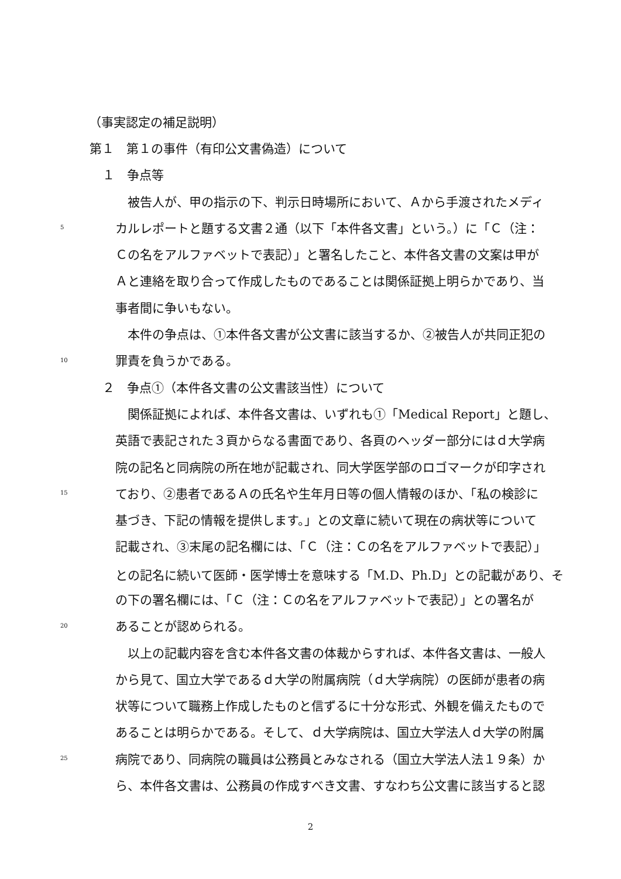（事実認定の補足説明）
第１　第１の事件（有印公文書偽造）について
１　争点等
　被告人が、甲の指示の下、判示日時場所において、Ａから手渡されたメディ
5 カルレポートと題する文書２通（以下「本件各文書」という。）に「Ｃ（注：
Ｃの名をアルファベットで表記）」と署名したこと、本件各文書の文案は甲が
Ａと連絡を取り合って作成したものであることは関係証拠上明らかであり、当
事者間に争いもない。
　本件の争点は、①本件各文書が公文書に該当するか、②被告人が共同正犯の
10 罪責を負うかである。
２　争点①（本件各文書の公文書該当性）について
　関係証拠によれば、本件各文書は、いずれも①「Medical Report」と題し、
英語で表記された３頁からなる書面であり、各頁のヘッダー部分にはｄ大学病
院の記名と同病院の所在地が記載され、同大学医学部のロゴマークが印字され
15 ており、②患者であるＡの氏名や生年月日等の個人情報のほか、「私の検診に
基づき、下記の情報を提供します。」との文章に続いて現在の病状等について
記載され、③末尾の記名欄には、「Ｃ（注：Ｃの名をアルファベットで表記）」
との記名に続いて医師・医学博士を意味する「M.D、Ph.D」との記載があり、そ
の下の署名欄には、「Ｃ（注：Ｃの名をアルファベットで表記）」との署名が
20 あることが認められる。
　以上の記載内容を含む本件各文書の体裁からすれば、本件各文書は、一般人
から見て、国立大学であるｄ大学の附属病院（ｄ大学病院）の医師が患者の病
状等について職務上作成したものと信ずるに十分な形式、外観を備えたもので
あることは明らかである。そして、ｄ大学病院は、国立大学法人ｄ大学の附属
25 病院であり、同病院の職員は公務員とみなされる（国立大学法人法１９条）か
ら、本件各文書は、公務員の作成すべき文書、すなわち公文書に該当すると認
2